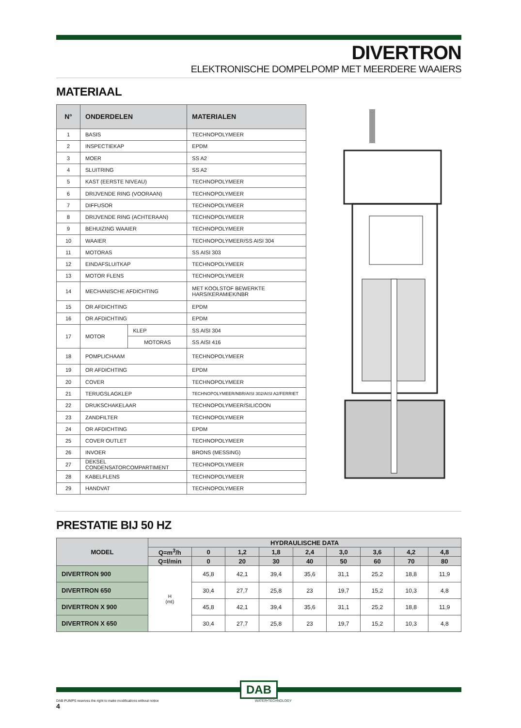DIVERTRON
ELEKTRONISCHE DOMPELPOMP MET MEERDERE WAAIERS
MATERIAAL
| N° | ONDERDELEN | | MATERIALEN |
| --- | --- | --- | --- |
| 1 | BASIS | | TECHNOPOLYMEER |
| 2 | INSPECTIEKAP | | EPDM |
| 3 | MOER | | SS A2 |
| 4 | SLUITRING | | SS A2 |
| 5 | KAST (EERSTE NIVEAU) | | TECHNOPOLYMEER |
| 6 | DRIJVENDE RING (VOORAAN) | | TECHNOPOLYMEER |
| 7 | DIFFUSOR | | TECHNOPOLYMEER |
| 8 | DRIJVENDE RING (ACHTERAAN) | | TECHNOPOLYMEER |
| 9 | BEHUIZING WAAIER | | TECHNOPOLYMEER |
| 10 | WAAIER | | TECHNOPOLYMEER/SS AISI 304 |
| 11 | MOTORAS | | SS AISI 303 |
| 12 | EINDAFSLUITKAP | | TECHNOPOLYMEER |
| 13 | MOTOR FLENS | | TECHNOPOLYMEER |
| 14 | MECHANISCHE AFDICHTING | | MET KOOLSTOF BEWERKTE HARS/KERAMIEK/NBR |
| 15 | OR AFDICHTING | | EPDM |
| 16 | OR AFDICHTING | | EPDM |
| 17 | MOTOR | KLEP | SS AISI 304 |
| | | MOTORAS | SS AISI 416 |
| 18 | POMPLICHAAM | | TECHNOPOLYMEER |
| 19 | OR AFDICHTING | | EPDM |
| 20 | COVER | | TECHNOPOLYMEER |
| 21 | TERUGSLAGKLEP | | TECHNOPOLYMEER/NBR/AISI 302/AISI A2/FERRIET |
| 22 | DRUKSCHAKELAAR | | TECHNOPOLYMEER/SILICOON |
| 23 | ZANDFILTER | | TECHNOPOLYMEER |
| 24 | OR AFDICHTING | | EPDM |
| 25 | COVER OUTLET | | TECHNOPOLYMEER |
| 26 | INVOER | | BRONS (MESSING) |
| 27 | DEKSEL CONDENSATORCOMPARTIMENT | | TECHNOPOLYMEER |
| 28 | KABELFLENS | | TECHNOPOLYMEER |
| 29 | HANDVAT | | TECHNOPOLYMEER |
PRESTATIE BIJ 50 HZ
| MODEL | HYDRAULISCHE DATA | | | | | | | | |
| --- | --- | --- | --- | --- | --- | --- | --- | --- | --- |
| | Q=m<sup>3</sup>/h | 0 | 1,2 | 1,8 | 2,4 | 3,0 | 3,6 | 4,2 | 4,8 |
| | Q=l/min | 0 | 20 | 30 | 40 | 50 | 60 | 70 | 80 |
| DIVERTRON 900 | H (mt) | 45,8 | 42,1 | 39,4 | 35,6 | 31,1 | 25,2 | 18,8 | 11,9 |
| DIVERTRON 650 | | 30,4 | 27,7 | 25,8 | 23 | 19,7 | 15,2 | 10,3 | 4,8 |
| DIVERTRON X 900 | | 45,8 | 42,1 | 39,4 | 35,6 | 31,1 | 25,2 | 18,8 | 11,9 |
| DIVERTRON X 650 | | 30,4 | 27,7 | 25,8 | 23 | 19,7 | 15,2 | 10,3 | 4,8 |
DAB
DAB PUMPS reserves the right to make modifications without notice WATER•TECHNOLOGY
4